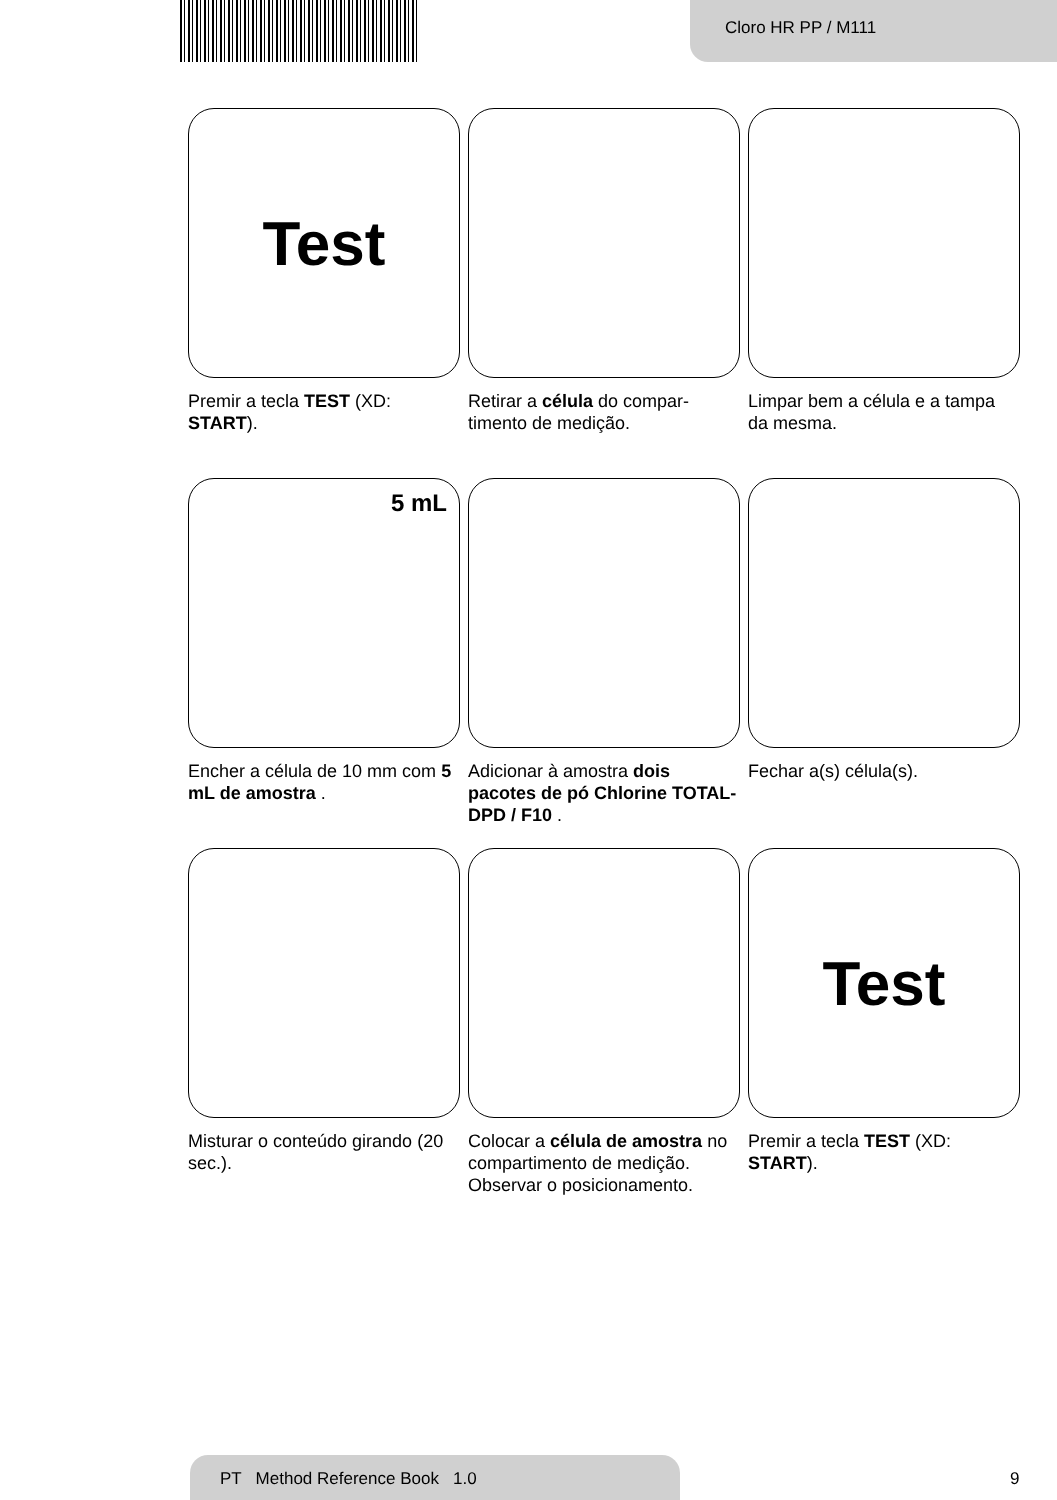Cloro HR PP / M111
Test
Premir a tecla TEST (XD: START).
Retirar a célula do compar-timento de medição.
Limpar bem a célula e a tampa da mesma.
5 mL
Encher a célula de 10 mm com 5 mL de amostra .
Adicionar à amostra dois pacotes de pó Chlorine TOTAL-DPD / F10 .
Fechar a(s) célula(s).
Misturar o conteúdo girando (20 sec.).
Colocar a célula de amostra no compartimento de medição. Observar o posicionamento.
Test
Premir a tecla TEST (XD: START).
PT Method Reference Book 1.0
9